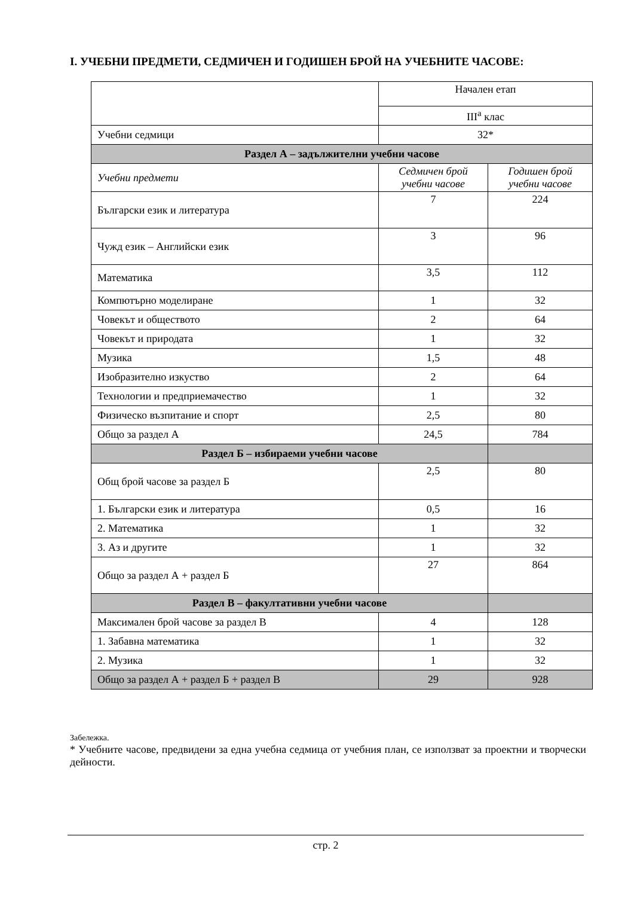I. УЧЕБНИ ПРЕДМЕТИ, СЕДМИЧЕН И ГОДИШЕН БРОЙ НА УЧЕБНИТЕ ЧАСОВЕ:
| | Начален етап | |
| | III<sup>а</sup> клас | |
| Учебни седмици | 32* | |
| Раздел А – задължителни учебни часове | | |
| Учебни предмети | Седмичен брой учебни часове | Годишен брой учебни часове |
| Български език и литература | 7 | 224 |
| Чужд език – Английски език | 3 | 96 |
| Математика | 3,5 | 112 |
| Компютърно моделиране | 1 | 32 |
| Човекът и обществото | 2 | 64 |
| Човекът и природата | 1 | 32 |
| Музика | 1,5 | 48 |
| Изобразително изкуство | 2 | 64 |
| Технологии и предприемачество | 1 | 32 |
| Физическо възпитание и спорт | 2,5 | 80 |
| Общо за раздел А | 24,5 | 784 |
| Раздел Б – избираеми учебни часове | | |
| Общ брой часове за раздел Б | 2,5 | 80 |
| 1. Български език и литература | 0,5 | 16 |
| 2. Математика | 1 | 32 |
| 3. Аз и другите | 1 | 32 |
| Общо за раздел А + раздел Б | 27 | 864 |
| Раздел В – факултативни учебни часове | | |
| Максимален брой часове за раздел В | 4 | 128 |
| 1. Забавна математика | 1 | 32 |
| 2. Музика | 1 | 32 |
| Общо за раздел А + раздел Б + раздел В | 29 | 928 |
Забележка.
* Учебните часове, предвидени за една учебна седмица от учебния план, се използват за проектни и творчески дейности.
стр. 2